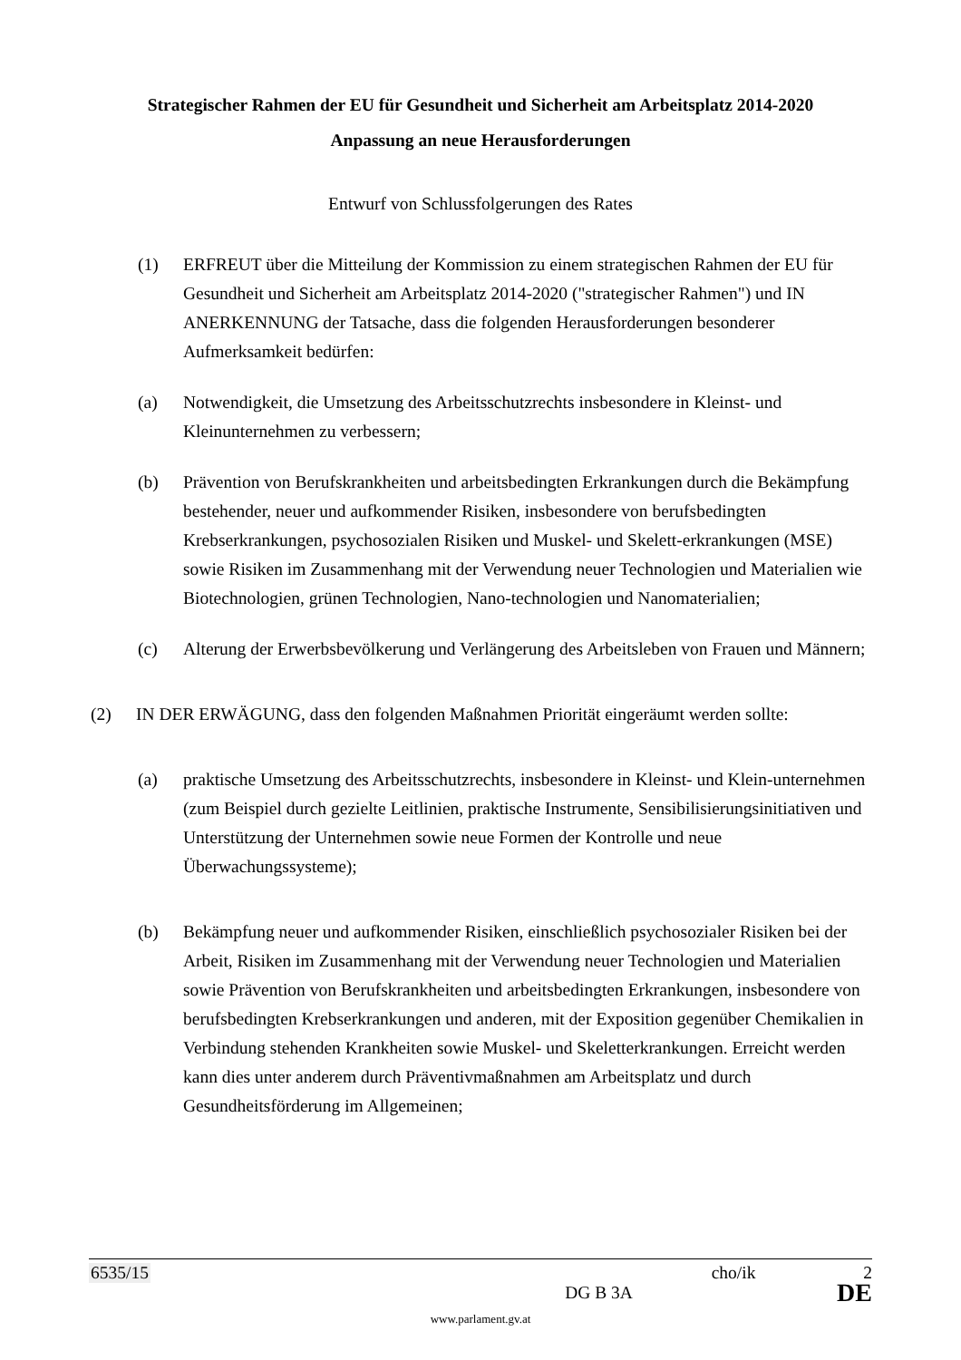Strategischer Rahmen der EU für Gesundheit und Sicherheit am Arbeitsplatz 2014-2020
Anpassung an neue Herausforderungen
Entwurf von Schlussfolgerungen des Rates
(1) ERFREUT über die Mitteilung der Kommission zu einem strategischen Rahmen der EU für Gesundheit und Sicherheit am Arbeitsplatz 2014-2020 ("strategischer Rahmen") und IN ANERKENNUNG der Tatsache, dass die folgenden Herausforderungen besonderer Aufmerksamkeit bedürfen:
(a) Notwendigkeit, die Umsetzung des Arbeitsschutzrechts insbesondere in Kleinst- und Kleinunternehmen zu verbessern;
(b) Prävention von Berufskrankheiten und arbeitsbedingten Erkrankungen durch die Bekämpfung bestehender, neuer und aufkommender Risiken, insbesondere von berufsbedingten Krebserkrankungen, psychosozialen Risiken und Muskel- und Skelett-erkrankungen (MSE) sowie Risiken im Zusammenhang mit der Verwendung neuer Technologien und Materialien wie Biotechnologien, grünen Technologien, Nano-technologien und Nanomaterialien;
(c) Alterung der Erwerbsbevölkerung und Verlängerung des Arbeitsleben von Frauen und Männern;
(2) IN DER ERWÄGUNG, dass den folgenden Maßnahmen Priorität eingeräumt werden sollte:
(a) praktische Umsetzung des Arbeitsschutzrechts, insbesondere in Kleinst- und Klein-unternehmen (zum Beispiel durch gezielte Leitlinien, praktische Instrumente, Sensibilisierungsinitiativen und Unterstützung der Unternehmen sowie neue Formen der Kontrolle und neue Überwachungssysteme);
(b) Bekämpfung neuer und aufkommender Risiken, einschließlich psychosozialer Risiken bei der Arbeit, Risiken im Zusammenhang mit der Verwendung neuer Technologien und Materialien sowie Prävention von Berufskrankheiten und arbeitsbedingten Erkrankungen, insbesondere von berufsbedingten Krebserkrankungen und anderen, mit der Exposition gegenüber Chemikalien in Verbindung stehenden Krankheiten sowie Muskel- und Skeletterkrankungen. Erreicht werden kann dies unter anderem durch Präventivmaßnahmen am Arbeitsplatz und durch Gesundheitsförderung im Allgemeinen;
6535/15 cho/ik 2
DG B 3A DE
www.parlament.gv.at